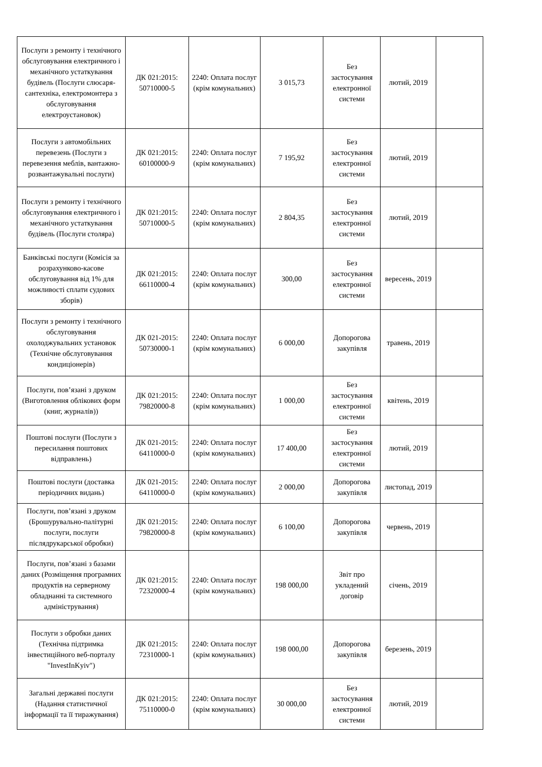| Послуги з ремонту і технічного обслуговування електричного і механічного устаткування будівель (Послуги слюсаря-сантехніка, електромонтера з обслуговування електроустановок) | ДК 021:2015: 50710000-5 | 2240: Оплата послуг (крім комунальних) | 3 015,73 | Без застосування електронної системи | лютий, 2019 | |
| Послуги з автомобільних перевезень (Послуги з перевезення меблів, вантажно-розвантажувальні послуги) | ДК 021:2015: 60100000-9 | 2240: Оплата послуг (крім комунальних) | 7 195,92 | Без застосування електронної системи | лютий, 2019 | |
| Послуги з ремонту і технічного обслуговування електричного і механічного устаткування будівель (Послуги столяра) | ДК 021:2015: 50710000-5 | 2240: Оплата послуг (крім комунальних) | 2 804,35 | Без застосування електронної системи | лютий, 2019 | |
| Банківські послуги (Комісія за розрахунково-касове обслуговування від 1% для можливості сплати судових зборів) | ДК 021:2015: 66110000-4 | 2240: Оплата послуг (крім комунальних) | 300,00 | Без застосування електронної системи | вересень, 2019 | |
| Послуги з ремонту і технічного обслуговування охолоджувальних установок (Технічне обслуговування кондиціонерів) | ДК 021-2015: 50730000-1 | 2240: Оплата послуг (крім комунальних) | 6 000,00 | Допорогова закупівля | травень, 2019 | |
| Послуги, пов’язані з друком (Виготовлення облікових форм (книг, журналів)) | ДК 021:2015: 79820000-8 | 2240: Оплата послуг (крім комунальних) | 1 000,00 | Без застосування електронної системи | квітень, 2019 | |
| Поштові послуги (Послуги з пересилання поштових відправлень) | ДК 021-2015: 64110000-0 | 2240: Оплата послуг (крім комунальних) | 17 400,00 | Без застосування електронної системи | лютий, 2019 | |
| Поштові послуги (доставка періодичних видань) | ДК 021-2015: 64110000-0 | 2240: Оплата послуг (крім комунальних) | 2 000,00 | Допорогова закупівля | листопад, 2019 | |
| Послуги, пов’язані з друком (Брошурувально-палітурні послуги, послуги післядрукарської обробки) | ДК 021:2015: 79820000-8 | 2240: Оплата послуг (крім комунальних) | 6 100,00 | Допорогова закупівля | червень, 2019 | |
| Послуги, пов’язані з базами даних (Розміщення програмних продуктів на серверному обладнанні та системного адміністрування) | ДК 021:2015: 72320000-4 | 2240: Оплата послуг (крім комунальних) | 198 000,00 | Звіт про укладений договір | січень, 2019 | |
| Послуги з обробки даних (Технічна підтримка інвестиційного веб-порталу "InvestInKyiv") | ДК 021:2015: 72310000-1 | 2240: Оплата послуг (крім комунальних) | 198 000,00 | Допорогова закупівля | березень, 2019 | |
| Загальні державні послуги (Надання статистичної інформації та її тиражування) | ДК 021:2015: 75110000-0 | 2240: Оплата послуг (крім комунальних) | 30 000,00 | Без застосування електронної системи | лютий, 2019 | |